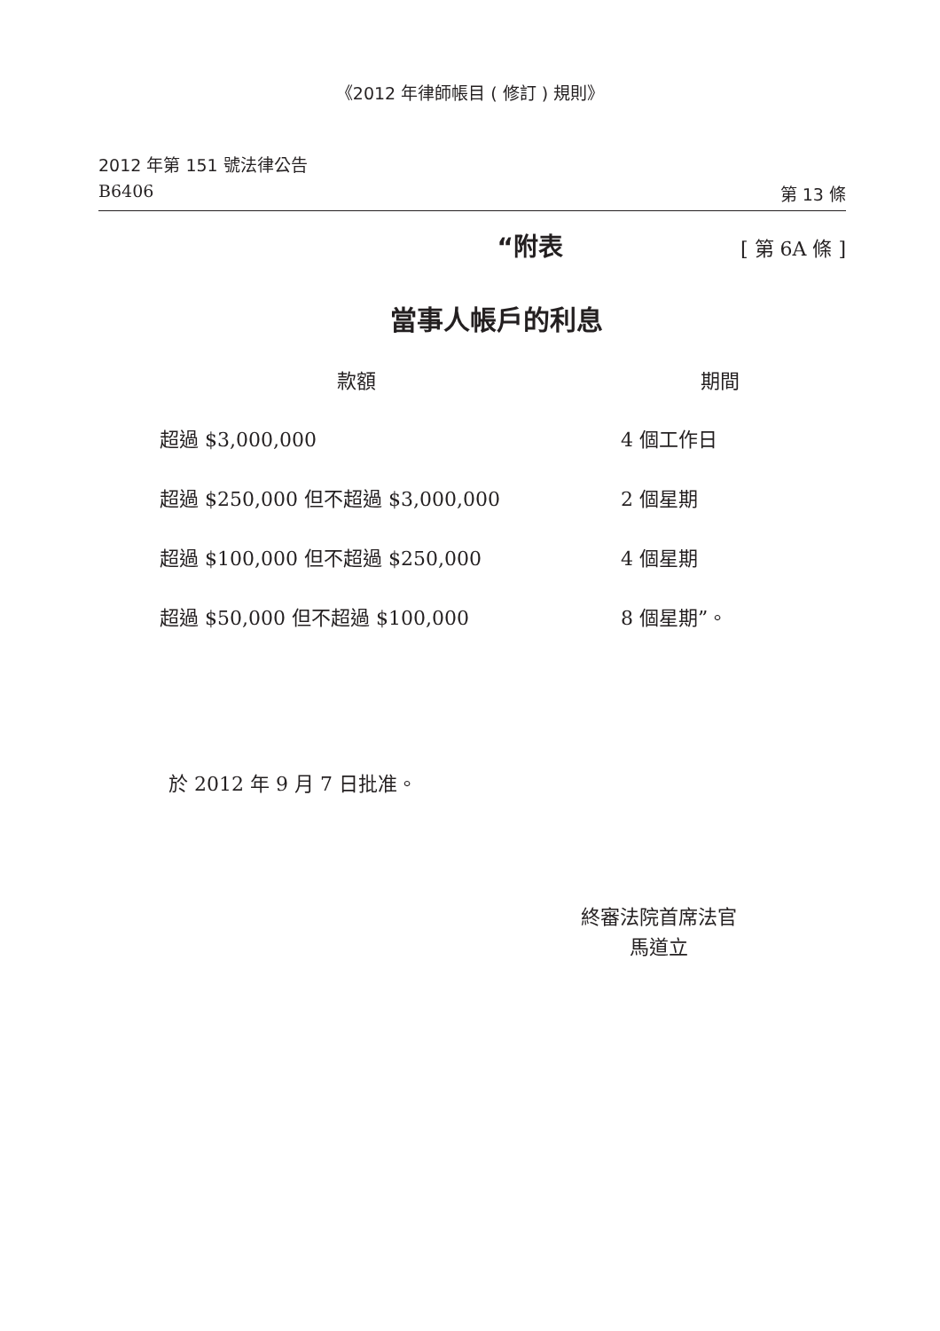《2012 年律師帳目 ( 修訂 ) 規則》
2012 年第 151 號法律公告
B6406 第 13 條
“附表 [ 第 6A 條 ]
當事人帳戶的利息
| 款額 | 期間 |
| --- | --- |
| 超過 $3,000,000 | 4 個工作日 |
| 超過 $250,000 但不超過 $3,000,000 | 2 個星期 |
| 超過 $100,000 但不超過 $250,000 | 4 個星期 |
| 超過 $50,000 但不超過 $100,000 | 8 個星期”。 |
於 2012 年 9 月 7 日批准。
終審法院首席法官
馬道立